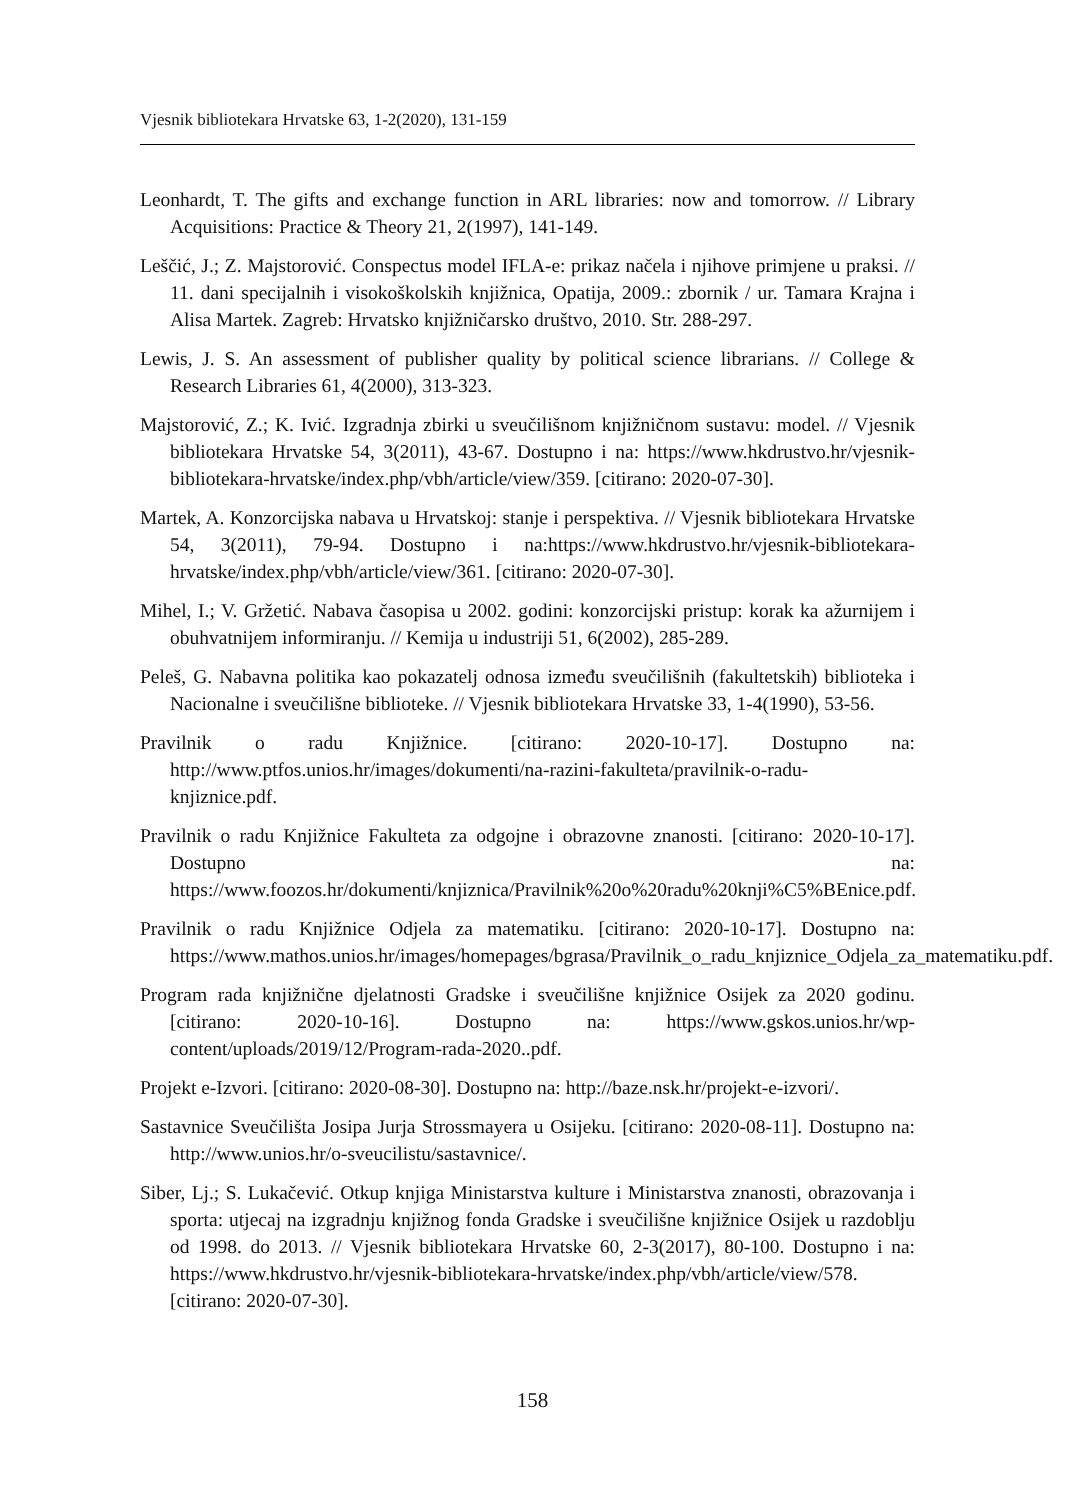Vjesnik bibliotekara Hrvatske 63, 1-2(2020), 131-159
Leonhardt, T. The gifts and exchange function in ARL libraries: now and tomorrow. // Library Acquisitions: Practice & Theory 21, 2(1997), 141-149.
Leščić, J.; Z. Majstorović. Conspectus model IFLA-e: prikaz načela i njihove primjene u praksi. // 11. dani specijalnih i visokoškolskih knjižnica, Opatija, 2009.: zbornik / ur. Tamara Krajna i Alisa Martek. Zagreb: Hrvatsko knjižničarsko društvo, 2010. Str. 288-297.
Lewis, J. S. An assessment of publisher quality by political science librarians. // College & Research Libraries 61, 4(2000), 313-323.
Majstorović, Z.; K. Ivić. Izgradnja zbirki u sveučilišnom knjižničnom sustavu: model. // Vjesnik bibliotekara Hrvatske 54, 3(2011), 43-67. Dostupno i na: https://www.hkdrustvo.hr/vjesnik-bibliotekara-hrvatske/index.php/vbh/article/view/359. [citirano: 2020-07-30].
Martek, A. Konzorcijska nabava u Hrvatskoj: stanje i perspektiva. // Vjesnik bibliotekara Hrvatske 54, 3(2011), 79-94. Dostupno i na:https://www.hkdrustvo.hr/vjesnik-bibliotekara-hrvatske/index.php/vbh/article/view/361. [citirano: 2020-07-30].
Mihel, I.; V. Gržetić. Nabava časopisa u 2002. godini: konzorcijski pristup: korak ka ažurnijem i obuhvatnijem informiranju. // Kemija u industriji 51, 6(2002), 285-289.
Peleš, G. Nabavna politika kao pokazatelj odnosa između sveučilišnih (fakultetskih) biblioteka i Nacionalne i sveučilišne biblioteke. // Vjesnik bibliotekara Hrvatske 33, 1-4(1990), 53-56.
Pravilnik o radu Knjižnice. [citirano: 2020-10-17]. Dostupno na: http://www.ptfos.unios.hr/images/dokumenti/na-razini-fakulteta/pravilnik-o-radu- knjiznice.pdf.
Pravilnik o radu Knjižnice Fakulteta za odgojne i obrazovne znanosti. [citirano: 2020-10-17]. Dostupno na: https://www.foozos.hr/dokumenti/knjiznica/Pravilnik%20o%20radu%20knji%C5%BEnice.pdf.
Pravilnik o radu Knjižnice Odjela za matematiku. [citirano: 2020-10-17]. Dostupno na: https://www.mathos.unios.hr/images/homepages/bgrasa/Pravilnik_o_radu_knjiznice_Odjela_za_matematiku.pdf.
Program rada knjižnične djelatnosti Gradske i sveučilišne knjižnice Osijek za 2020 godinu. [citirano: 2020-10-16]. Dostupno na: https://www.gskos.unios.hr/wp-content/uploads/2019/12/Program-rada-2020..pdf.
Projekt e-Izvori. [citirano: 2020-08-30]. Dostupno na: http://baze.nsk.hr/projekt-e-izvori/.
Sastavnice Sveučilišta Josipa Jurja Strossmayera u Osijeku. [citirano: 2020-08-11]. Dostupno na: http://www.unios.hr/o-sveucilistu/sastavnice/.
Siber, Lj.; S. Lukačević. Otkup knjiga Ministarstva kulture i Ministarstva znanosti, obrazovanja i sporta: utjecaj na izgradnju knjižnog fonda Gradske i sveučilišne knjižnice Osijek u razdoblju od 1998. do 2013. // Vjesnik bibliotekara Hrvatske 60, 2-3(2017), 80-100. Dostupno i na: https://www.hkdrustvo.hr/vjesnik-bibliotekara-hrvatske/index.php/vbh/article/view/578. [citirano: 2020-07-30].
158